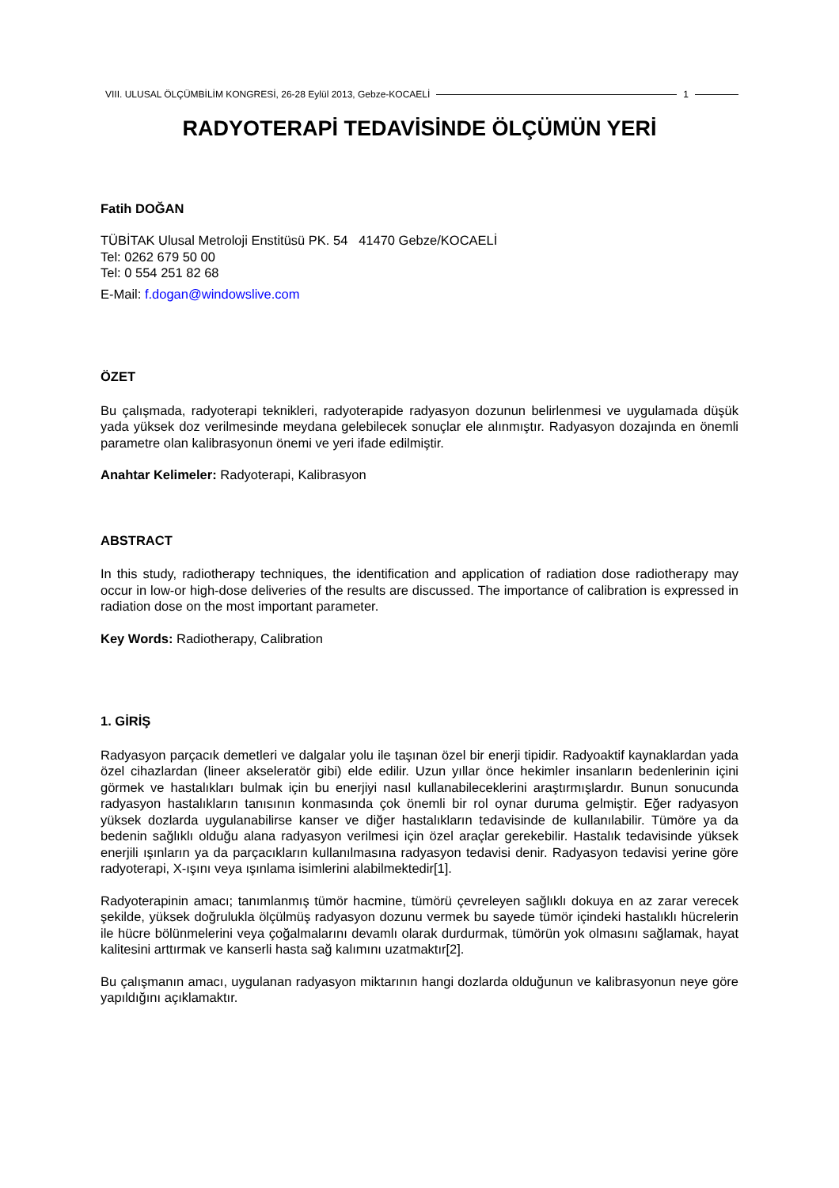VIII. ULUSAL ÖLÇÜMBİLİM KONGRESİ, 26-28 Eylül 2013, Gebze-KOCAELİ 1
RADYOTERAPİ TEDAVİSİNDE ÖLÇÜMÜN YERİ
Fatih DOĞAN
TÜBİTAK Ulusal Metroloji Enstitüsü PK. 54 41470 Gebze/KOCAELİ
Tel: 0262 679 50 00
Tel: 0 554 251 82 68
E-Mail: f.dogan@windowslive.com
ÖZET
Bu çalışmada, radyoterapi teknikleri, radyoterapide radyasyon dozunun belirlenmesi ve uygulamada düşük yada yüksek doz verilmesinde meydana gelebilecek sonuçlar ele alınmıştır. Radyasyon dozajında en önemli parametre olan kalibrasyonun önemi ve yeri ifade edilmiştir.
Anahtar Kelimeler: Radyoterapi, Kalibrasyon
ABSTRACT
In this study, radiotherapy techniques, the identification and application of radiation dose radiotherapy may occur in low-or high-dose deliveries of the results are discussed. The importance of calibration is expressed in radiation dose on the most important parameter.
Key Words: Radiotherapy, Calibration
1. GİRİŞ
Radyasyon parçacık demetleri ve dalgalar yolu ile taşınan özel bir enerji tipidir. Radyoaktif kaynaklardan yada özel cihazlardan (lineer akseleratör gibi) elde edilir. Uzun yıllar önce hekimler insanların bedenlerinin içini görmek ve hastalıkları bulmak için bu enerjiyi nasıl kullanabileceklerini araştırmışlardır. Bunun sonucunda radyasyon hastalıkların tanısının konmasında çok önemli bir rol oynar duruma gelmiştir. Eğer radyasyon yüksek dozlarda uygulanabilirse kanser ve diğer hastalıkların tedavisinde de kullanılabilir. Tümöre ya da bedenin sağlıklı olduğu alana radyasyon verilmesi için özel araçlar gerekebilir. Hastalık tedavisinde yüksek enerjili ışınların ya da parçacıkların kullanılmasına radyasyon tedavisi denir. Radyasyon tedavisi yerine göre radyoterapi, X-ışını veya ışınlama isimlerini alabilmektedir[1].
Radyoterapinin amacı; tanımlanmış tümör hacmine, tümörü çevreleyen sağlıklı dokuya en az zarar verecek şekilde, yüksek doğrulukla ölçülmüş radyasyon dozunu vermek bu sayede tümör içindeki hastalıklı hücrelerin ile hücre bölünmelerini veya çoğalmalarını devamlı olarak durdurmak, tümörün yok olmasını sağlamak, hayat kalitesini arttırmak ve kanserli hasta sağ kalımını uzatmaktır[2].
Bu çalışmanın amacı, uygulanan radyasyon miktarının hangi dozlarda olduğunun ve kalibrasyonun neye göre yapıldığını açıklamaktır.